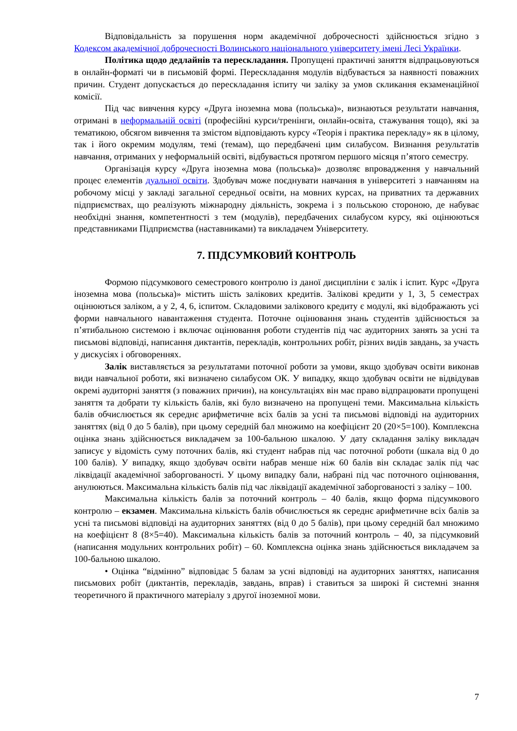Відповідальність за порушення норм академічної доброчесності здійснюється згідно з Кодексом академічної доброчесності Волинського національного університету імені Лесі Українки.
Політика щодо дедлайнів та перескладання. Пропущені практичні заняття відпрацьовуються в онлайн-форматі чи в письмовій формі. Перескладання модулів відбувається за наявності поважних причин. Студент допускається до перескладання іспиту чи заліку за умов скликання екзаменаційної комісії.
Під час вивчення курсу «Друга іноземна мова (польська)», визнаються результати навчання, отримані в неформальній освіті (професійні курси/тренінги, онлайн-освіта, стажування тощо), які за тематикою, обсягом вивчення та змістом відповідають курсу «Теорія і практика перекладу» як в цілому, так і його окремим модулям, темі (темам), що передбачені цим силабусом. Визнання результатів навчання, отриманих у неформальній освіті, відбувається протягом першого місяця п’ятого семестру.
Організація курсу «Друга іноземна мова (польська)» дозволяє впровадження у навчальний процес елементів дуальної освіти. Здобувач може поєднувати навчання в університеті з навчанням на робочому місці у закладі загальної середньої освіти, на мовних курсах, на приватних та державних підприємствах, що реалізують міжнародну діяльність, зокрема і з польською стороною, де набуває необхідні знання, компетентності з тем (модулів), передбачених силабусом курсу, які оцінюються представниками Підприємства (наставниками) та викладачем Університету.
7. ПІДСУМКОВИЙ КОНТРОЛЬ
Формою підсумкового семестрового контролю із даної дисципліни є залік і іспит. Курс «Друга іноземна мова (польська)» містить шість залікових кредитів. Залікові кредити у 1, 3, 5 семестрах оцінюються заліком, а у 2, 4, 6, іспитом. Складовими залікового кредиту є модулі, які відображають усі форми навчального навантаження студента. Поточне оцінювання знань студентів здійснюється за п’ятибальною системою і включає оцінювання роботи студентів під час аудиторних занять за усні та письмові відповіді, написання диктантів, перекладів, контрольних робіт, різних видів завдань, за участь у дискусіях і обговореннях.
Залік виставляється за результатами поточної роботи за умови, якщо здобувач освіти виконав види навчальної роботи, які визначено силабусом ОК. У випадку, якщо здобувач освіти не відвідував окремі аудиторні заняття (з поважних причин), на консультаціях він має право відпрацювати пропущені заняття та добрати ту кількість балів, які було визначено на пропущені теми. Максимальна кількість балів обчислюється як середнє арифметичне всіх балів за усні та письмові відповіді на аудиторних заняттях (від 0 до 5 балів), при цьому середній бал множимо на коефіцієнт 20 (20×5=100). Комплексна оцінка знань здійснюється викладачем за 100-бальною шкалою. У дату складання заліку викладач записує у відомість суму поточних балів, які студент набрав під час поточної роботи (шкала від 0 до 100 балів). У випадку, якщо здобувач освіти набрав менше ніж 60 балів він складає залік під час ліквідації академічної заборгованості. У цьому випадку бали, набрані під час поточного оцінювання, анулюються. Максимальна кількість балів під час ліквідації академічної заборгованості з заліку – 100.
Максимальна кількість балів за поточний контроль – 40 балів, якщо форма підсумкового контролю – екзамен. Максимальна кількість балів обчислюється як середнє арифметичне всіх балів за усні та письмові відповіді на аудиторних заняттях (від 0 до 5 балів), при цьому середній бал множимо на коефіцієнт 8 (8×5=40). Максимальна кількість балів за поточний контроль – 40, за підсумковий (написання модульних контрольних робіт) – 60. Комплексна оцінка знань здійснюється викладачем за 100-бальною шкалою.
• Оцінка “відмінно” відповідає 5 балам за усні відповіді на аудиторних заняттях, написання письмових робіт (диктантів, перекладів, завдань, вправ) і ставиться за широкі й системні знання теоретичного й практичного матеріалу з другої іноземної мови.
7